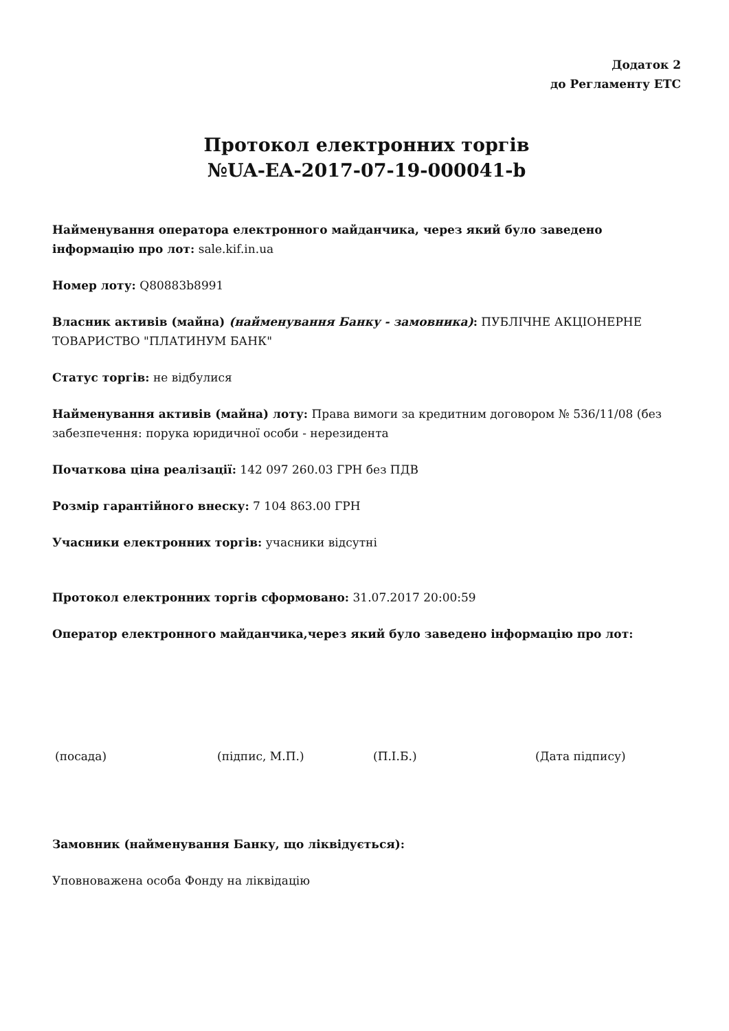Додаток 2
до Регламенту ЕТС
Протокол електронних торгів
№UA-EA-2017-07-19-000041-b
Найменування оператора електронного майданчика, через який було заведено інформацію про лот: sale.kif.in.ua
Номер лоту: Q80883b8991
Власник активів (майна) (найменування Банку - замовника): ПУБЛІЧНЕ АКЦІОНЕРНЕ ТОВАРИСТВО "ПЛАТИНУМ БАНК"
Статус торгів: не відбулися
Найменування активів (майна) лоту: Права вимоги за кредитним договором № 536/11/08 (без забезпечення: порука юридичної особи - нерезидента
Початкова ціна реалізації: 142 097 260.03 ГРН без ПДВ
Розмір гарантійного внеску: 7 104 863.00 ГРН
Учасники електронних торгів: учасники відсутні
Протокол електронних торгів сформовано: 31.07.2017 20:00:59
Оператор електронного майданчика,через який було заведено інформацію про лот:
(посада) (підпис, М.П.) (П.І.Б.) (Дата підпису)
Замовник (найменування Банку, що ліквідується):
Уповноважена особа Фонду на ліквідацію